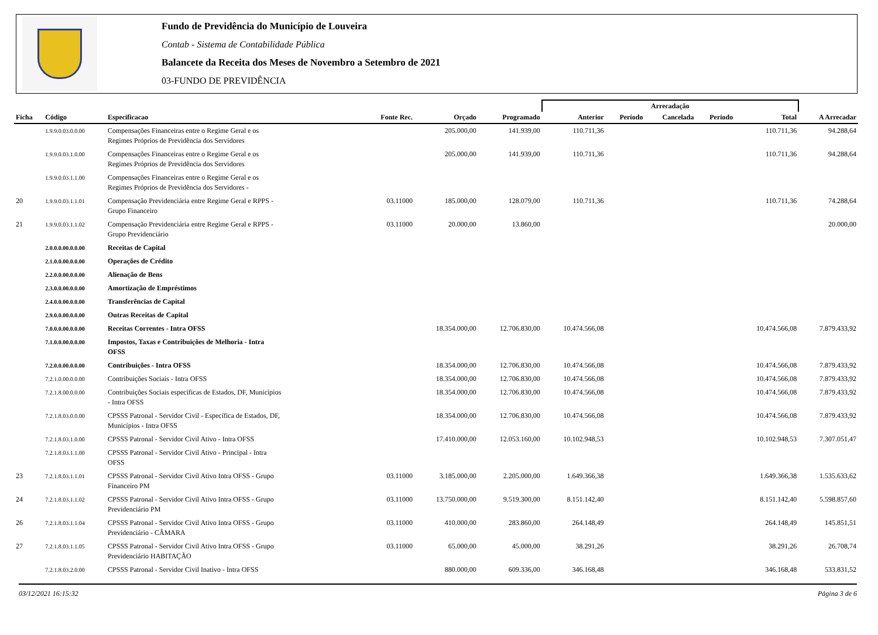Fundo de Previdência do Município de Louveira
Contab - Sistema de Contabilidade Pública
Balancete da Receita dos Meses de Novembro a Setembro de 2021
03-FUNDO DE PREVIDÊNCIA
| | | | | | | Arrecadação | | | | | |
| --- | --- | --- | --- | --- | --- | --- | --- | --- | --- | --- | --- |
| Ficha | Código | Especificacao | Fonte Rec. | Orçado | Programado | Anterior | Período | Cancelada | Período | Total | A Arrecadar |
| | 1.9.9.0.03.0.0.00 | Compensações Financeiras entre o Regime Geral e os Regimes Próprios de Previdência dos Servidores | | 205.000,00 | 141.939,00 | 110.711,36 | | | | 110.711,36 | 94.288,64 |
| | 1.9.9.0.03.1.0.00 | Compensações Financeiras entre o Regime Geral e os Regimes Próprios de Previdência dos Servidores | | 205.000,00 | 141.939,00 | 110.711,36 | | | | 110.711,36 | 94.288,64 |
| | 1.9.9.0.03.1.1.00 | Compensações Financeiras entre o Regime Geral e os Regimes Próprios de Previdência dos Servidores - | | | | | | | | | |
| 20 | 1.9.9.0.03.1.1.01 | Compensação Previdenciária entre Regime Geral e RPPS - Grupo Financeiro | 03.11000 | 185.000,00 | 128.079,00 | 110.711,36 | | | | 110.711,36 | 74.288,64 |
| 21 | 1.9.9.0.03.1.1.02 | Compensação Previdenciária entre Regime Geral e RPPS - Grupo Previdenciário | 03.11000 | 20.000,00 | 13.860,00 | | | | | | 20.000,00 |
| | 2.0.0.0.00.0.0.00 | Receitas de Capital | | | | | | | | | |
| | 2.1.0.0.00.0.0.00 | Operações de Crédito | | | | | | | | | |
| | 2.2.0.0.00.0.0.00 | Alienação de Bens | | | | | | | | | |
| | 2.3.0.0.00.0.0.00 | Amortização de Empréstimos | | | | | | | | | |
| | 2.4.0.0.00.0.0.00 | Transferências de Capital | | | | | | | | | |
| | 2.9.0.0.00.0.0.00 | Outras Receitas de Capital | | | | | | | | | |
| | 7.0.0.0.00.0.0.00 | Receitas Correntes - Intra OFSS | | 18.354.000,00 | 12.706.830,00 | 10.474.566,08 | | | | 10.474.566,08 | 7.879.433,92 |
| | 7.1.0.0.00.0.0.00 | Impostos, Taxas e Contribuições de Melhoria - Intra OFSS | | | | | | | | | |
| | 7.2.0.0.00.0.0.00 | Contribuições - Intra OFSS | | 18.354.000,00 | 12.706.830,00 | 10.474.566,08 | | | | 10.474.566,08 | 7.879.433,92 |
| | 7.2.1.0.00.0.0.00 | Contribuições Sociais - Intra OFSS | | 18.354.000,00 | 12.706.830,00 | 10.474.566,08 | | | | 10.474.566,08 | 7.879.433,92 |
| | 7.2.1.8.00.0.0.00 | Contribuições Sociais específicas de Estados, DF, Municípios - Intra OFSS | | 18.354.000,00 | 12.706.830,00 | 10.474.566,08 | | | | 10.474.566,08 | 7.879.433,92 |
| | 7.2.1.8.03.0.0.00 | CPSSS Patronal - Servidor Civil - Específica de Estados, DF, Municípios - Intra OFSS | | 18.354.000,00 | 12.706.830,00 | 10.474.566,08 | | | | 10.474.566,08 | 7.879.433,92 |
| | 7.2.1.8.03.1.0.00 | CPSSS Patronal - Servidor Civil Ativo - Intra OFSS | | 17.410.000,00 | 12.053.160,00 | 10.102.948,53 | | | | 10.102.948,53 | 7.307.051,47 |
| | 7.2.1.8.03.1.1.00 | CPSSS Patronal - Servidor Civil Ativo - Principal - Intra OFSS | | | | | | | | | |
| 23 | 7.2.1.8.03.1.1.01 | CPSSS Patronal - Servidor Civil Ativo Intra OFSS - Grupo Financeiro PM | 03.11000 | 3.185.000,00 | 2.205.000,00 | 1.649.366,38 | | | | 1.649.366,38 | 1.535.633,62 |
| 24 | 7.2.1.8.03.1.1.02 | CPSSS Patronal - Servidor Civil Ativo Intra OFSS - Grupo Previdenciário PM | 03.11000 | 13.750.000,00 | 9.519.300,00 | 8.151.142,40 | | | | 8.151.142,40 | 5.598.857,60 |
| 26 | 7.2.1.8.03.1.1.04 | CPSSS Patronal - Servidor Civil Ativo Intra OFSS - Grupo Previdenciário - CÂMARA | 03.11000 | 410.000,00 | 283.860,00 | 264.148,49 | | | | 264.148,49 | 145.851,51 |
| 27 | 7.2.1.8.03.1.1.05 | CPSSS Patronal - Servidor Civil Ativo Intra OFSS - Grupo Previdenciário HABITAÇÃO | 03.11000 | 65.000,00 | 45.000,00 | 38.291,26 | | | | 38.291,26 | 26.708,74 |
| | 7.2.1.8.03.2.0.00 | CPSSS Patronal - Servidor Civil Inativo - Intra OFSS | | 880.000,00 | 609.336,00 | 346.168,48 | | | | 346.168,48 | 533.831,52 |
03/12/2021 16:15:32 Página 3 de 6